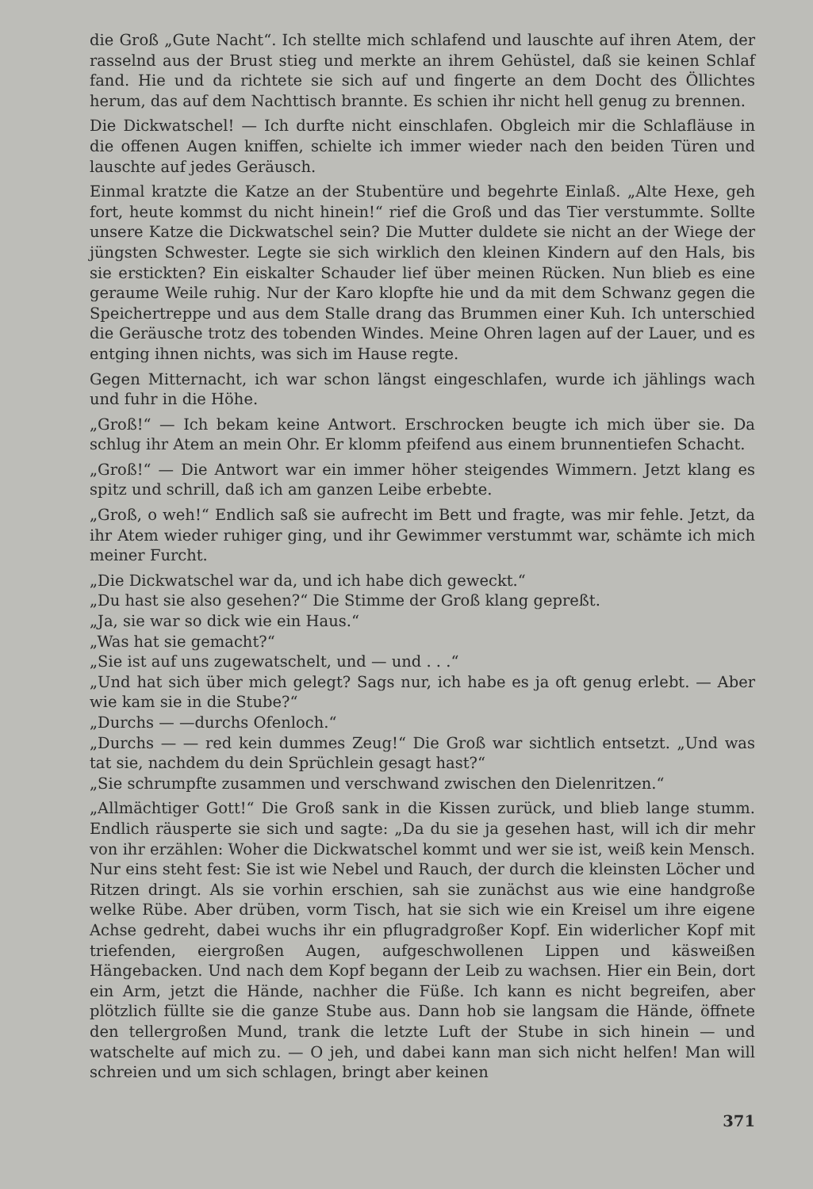die Groß „Gute Nacht“. Ich stellte mich schlafend und lauschte auf ihren Atem, der rasselnd aus der Brust stieg und merkte an ihrem Gehüstel, daß sie keinen Schlaf fand. Hie und da richtete sie sich auf und fingerte an dem Docht des Öllichtes herum, das auf dem Nachttisch brannte. Es schien ihr nicht hell genug zu brennen.
Die Dickwatschel! — Ich durfte nicht einschlafen. Obgleich mir die Schlafläuse in die offenen Augen kniffen, schielte ich immer wieder nach den beiden Türen und lauschte auf jedes Geräusch.
Einmal kratzte die Katze an der Stubentüre und begehrte Einlaß. „Alte Hexe, geh fort, heute kommst du nicht hinein!“ rief die Groß und das Tier verstummte. Sollte unsere Katze die Dickwatschel sein? Die Mutter duldete sie nicht an der Wiege der jüngsten Schwester. Legte sie sich wirklich den kleinen Kindern auf den Hals, bis sie erstickten? Ein eiskalter Schauder lief über meinen Rücken. Nun blieb es eine geraume Weile ruhig. Nur der Karo klopfte hie und da mit dem Schwanz gegen die Speichertreppe und aus dem Stalle drang das Brummen einer Kuh. Ich unterschied die Geräusche trotz des tobenden Windes. Meine Ohren lagen auf der Lauer, und es entging ihnen nichts, was sich im Hause regte.
Gegen Mitternacht, ich war schon längst eingeschlafen, wurde ich jählings wach und fuhr in die Höhe.
„Groß!“ — Ich bekam keine Antwort. Erschrocken beugte ich mich über sie. Da schlug ihr Atem an mein Ohr. Er klomm pfeifend aus einem brunnentiefen Schacht.
„Groß!“ — Die Antwort war ein immer höher steigendes Wimmern. Jetzt klang es spitz und schrill, daß ich am ganzen Leibe erbebte.
„Groß, o weh!“ Endlich saß sie aufrecht im Bett und fragte, was mir fehle. Jetzt, da ihr Atem wieder ruhiger ging, und ihr Gewimmer verstummt war, schämte ich mich meiner Furcht.
„Die Dickwatschel war da, und ich habe dich geweckt.“
„Du hast sie also gesehen?“ Die Stimme der Groß klang gepreßt.
„Ja, sie war so dick wie ein Haus.“
„Was hat sie gemacht?“
„Sie ist auf uns zugewatschelt, und — und . . .“
„Und hat sich über mich gelegt? Sags nur, ich habe es ja oft genug erlebt. — Aber wie kam sie in die Stube?“
„Durchs — —durchs Ofenloch.“
„Durchs — — red kein dummes Zeug!“ Die Groß war sichtlich entsetzt. „Und was tat sie, nachdem du dein Sprüchlein gesagt hast?“
„Sie schrumpfte zusammen und verschwand zwischen den Dielenritzen.“
„Allmächtiger Gott!“ Die Groß sank in die Kissen zurück, und blieb lange stumm. Endlich räusperte sie sich und sagte: „Da du sie ja gesehen hast, will ich dir mehr von ihr erzählen: Woher die Dickwatschel kommt und wer sie ist, weiß kein Mensch. Nur eins steht fest: Sie ist wie Nebel und Rauch, der durch die kleinsten Löcher und Ritzen dringt. Als sie vorhin erschien, sah sie zunächst aus wie eine handgroße welke Rübe. Aber drüben, vorm Tisch, hat sie sich wie ein Kreisel um ihre eigene Achse gedreht, dabei wuchs ihr ein pflugradgroßer Kopf. Ein widerlicher Kopf mit triefenden, eiergroßen Augen, aufgeschwollenen Lippen und käsweißen Hängebacken. Und nach dem Kopf begann der Leib zu wachsen. Hier ein Bein, dort ein Arm, jetzt die Hände, nachher die Füße. Ich kann es nicht begreifen, aber plötzlich füllte sie die ganze Stube aus. Dann hob sie langsam die Hände, öffnete den tellergroßen Mund, trank die letzte Luft der Stube in sich hinein — und watschelte auf mich zu. — O jeh, und dabei kann man sich nicht helfen! Man will schreien und um sich schlagen, bringt aber keinen
371